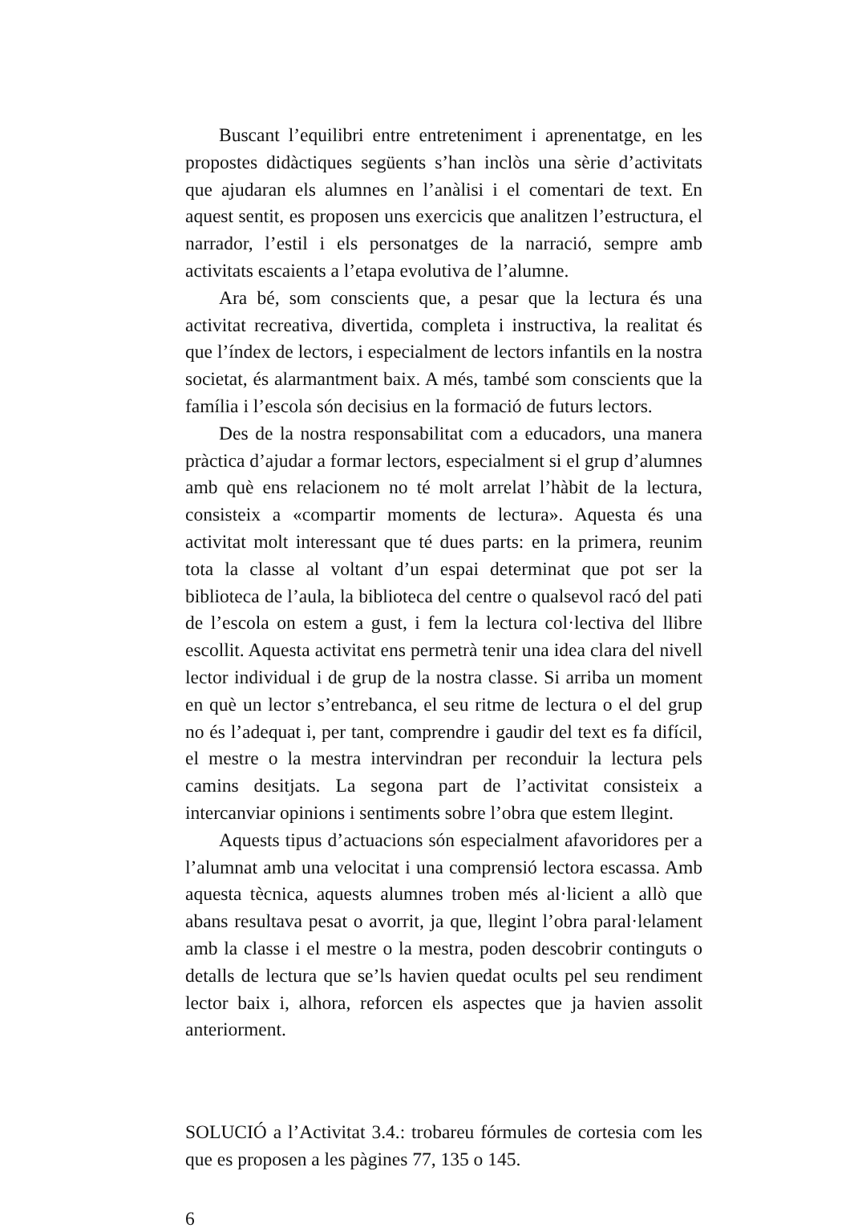Buscant l’equilibri entre entreteniment i aprenentatge, en les propostes didàctiques següents s’han inclòs una sèrie d’activitats que ajudaran els alumnes en l’anàlisi i el comentari de text. En aquest sentit, es proposen uns exercicis que analitzen l’estructura, el narrador, l’estil i els personatges de la narració, sempre amb activitats escaients a l’etapa evolutiva de l’alumne.
Ara bé, som conscients que, a pesar que la lectura és una activitat recreativa, divertida, completa i instructiva, la realitat és que l’índex de lectors, i especialment de lectors infantils en la nostra societat, és alarmantment baix. A més, també som conscients que la família i l’escola són decisius en la formació de futurs lectors.
Des de la nostra responsabilitat com a educadors, una manera pràctica d’ajudar a formar lectors, especialment si el grup d’alumnes amb què ens relacionem no té molt arrelat l’hàbit de la lectura, consisteix a «compartir moments de lectura». Aquesta és una activitat molt interessant que té dues parts: en la primera, reunim tota la classe al voltant d’un espai determinat que pot ser la biblioteca de l’aula, la biblioteca del centre o qualsevol racó del pati de l’escola on estem a gust, i fem la lectura col·lectiva del llibre escollit. Aquesta activitat ens permetrà tenir una idea clara del nivell lector individual i de grup de la nostra classe. Si arriba un moment en què un lector s’entrebanca, el seu ritme de lectura o el del grup no és l’adequat i, per tant, comprendre i gaudir del text es fa difícil, el mestre o la mestra intervindran per reconduir la lectura pels camins desitjats. La segona part de l’activitat consisteix a intercanviar opinions i sentiments sobre l’obra que estem llegint.
Aquests tipus d’actuacions són especialment afavoridores per a l’alumnat amb una velocitat i una comprensió lectora escassa. Amb aquesta tècnica, aquests alumnes troben més al·licient a allò que abans resultava pesat o avorrit, ja que, llegint l’obra paral·lelament amb la classe i el mestre o la mestra, poden descobrir continguts o detalls de lectura que se’ls havien quedat ocults pel seu rendiment lector baix i, alhora, reforcen els aspectes que ja havien assolit anteriorment.
SOLUCIÓ a l’Activitat 3.4.: trobareu fórmules de cortesia com les que es proposen a les pàgines 77, 135 o 145.
6